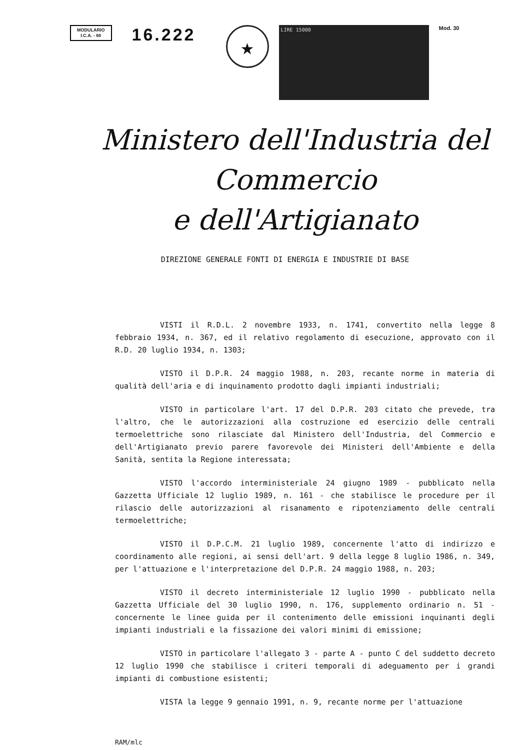MODULARIO
I.C.A. - 60
16.222
★
LIRE 15000
Mod. 30
Ministero dell'Industria del Commercio
e dell'Artigianato
DIREZIONE GENERALE FONTI DI ENERGIA E INDUSTRIE DI BASE
VISTI il R.D.L. 2 novembre 1933, n. 1741, convertito nella legge 8 febbraio 1934, n. 367, ed il relativo regolamento di esecuzione, approvato con il R.D. 20 luglio 1934, n. 1303;
VISTO il D.P.R. 24 maggio 1988, n. 203, recante norme in materia di qualità dell'aria e di inquinamento prodotto dagli impianti industriali;
VISTO in particolare l'art. 17 del D.P.R. 203 citato che prevede, tra l'altro, che le autorizzazioni alla costruzione ed esercizio delle centrali termoelettriche sono rilasciate dal Ministero dell'Industria, del Commercio e dell'Artigianato previo parere favorevole dei Ministeri dell'Ambiente e della Sanità, sentita la Regione interessata;
VISTO l'accordo interministeriale 24 giugno 1989 - pubblicato nella Gazzetta Ufficiale 12 luglio 1989, n. 161 - che stabilisce le procedure per il rilascio delle autorizzazioni al risanamento e ripotenziamento delle centrali termoelettriche;
VISTO il D.P.C.M. 21 luglio 1989, concernente l'atto di indirizzo e coordinamento alle regioni, ai sensi dell'art. 9 della legge 8 luglio 1986, n. 349, per l'attuazione e l'interpretazione del D.P.R. 24 maggio 1988, n. 203;
VISTO il decreto interministeriale 12 luglio 1990 - pubblicato nella Gazzetta Ufficiale del 30 luglio 1990, n. 176, supplemento ordinario n. 51 - concernente le linee guida per il contenimento delle emissioni inquinanti degli impianti industriali e la fissazione dei valori minimi di emissione;
VISTO in particolare l'allegato 3 - parte A - punto C del suddetto decreto 12 luglio 1990 che stabilisce i criteri temporali di adeguamento per i grandi impianti di combustione esistenti;
VISTA la legge 9 gennaio 1991, n. 9, recante norme per l'attuazione
RAM/mlc